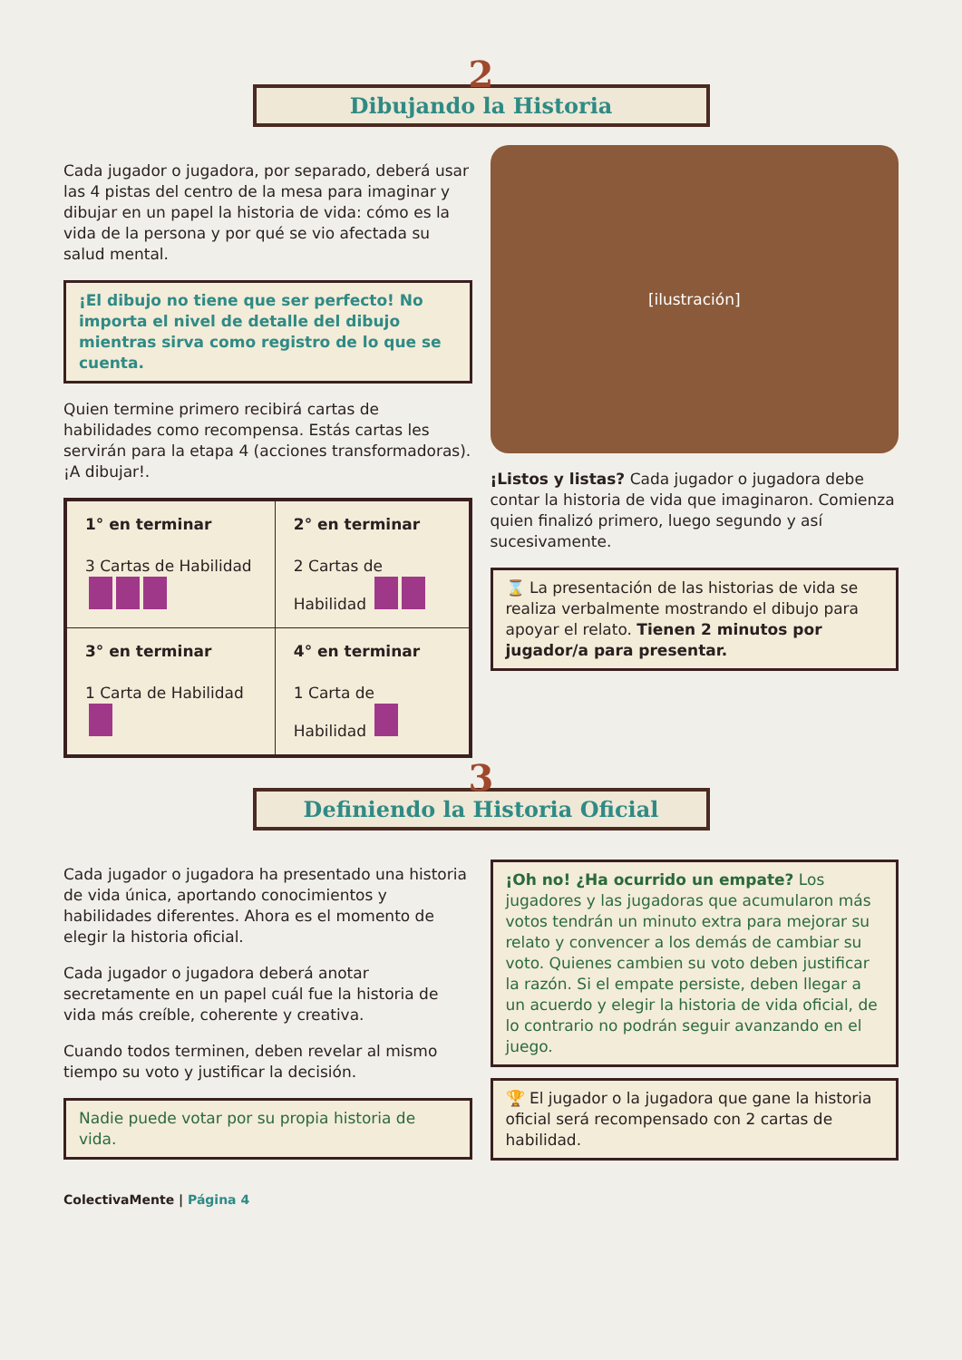2
Dibujando la Historia
Cada jugador o jugadora, por separado, deberá usar las 4 pistas del centro de la mesa para imaginar y dibujar en un papel la historia de vida: cómo es la vida de la persona y por qué se vio afectada su salud mental.
¡El dibujo no tiene que ser perfecto! No importa el nivel de detalle del dibujo mientras sirva como registro de lo que se cuenta.
Quien termine primero recibirá cartas de habilidades como recompensa. Estás cartas les servirán para la etapa 4 (acciones transformadoras). ¡A dibujar!.
| 1° en terminar 3 Cartas de Habilidad | 2° en terminar 2 Cartas de Habilidad |
| 3° en terminar 1 Carta de Habilidad | 4° en terminar 1 Carta de Habilidad |
[ilustración]
¡Listos y listas? Cada jugador o jugadora debe contar la historia de vida que imaginaron. Comienza quien finalizó primero, luego segundo y así sucesivamente.
⌛ La presentación de las historias de vida se realiza verbalmente mostrando el dibujo para apoyar el relato. Tienen 2 minutos por jugador/a para presentar.
3
Definiendo la Historia Oficial
Cada jugador o jugadora ha presentado una historia de vida única, aportando conocimientos y habilidades diferentes. Ahora es el momento de elegir la historia oficial.
Cada jugador o jugadora deberá anotar secretamente en un papel cuál fue la historia de vida más creíble, coherente y creativa.
Cuando todos terminen, deben revelar al mismo tiempo su voto y justificar la decisión.
Nadie puede votar por su propia historia de vida.
¡Oh no! ¿Ha ocurrido un empate? Los jugadores y las jugadoras que acumularon más votos tendrán un minuto extra para mejorar su relato y convencer a los demás de cambiar su voto. Quienes cambien su voto deben justificar la razón. Si el empate persiste, deben llegar a un acuerdo y elegir la historia de vida oficial, de lo contrario no podrán seguir avanzando en el juego.
🏆 El jugador o la jugadora que gane la historia oficial será recompensado con 2 cartas de habilidad.
ColectivaMente | Página 4